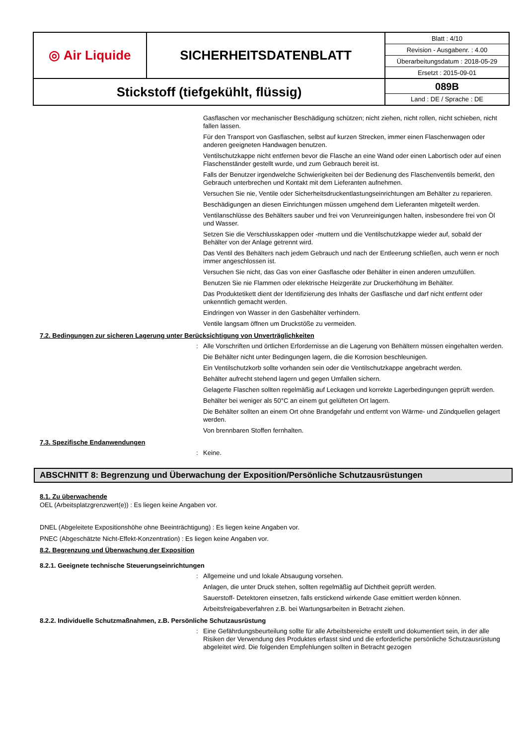| ◎ Air Liquide | SICHERHEITSDATENBLATT | / Blatt : 4/10 / / Revision - Ausgabenr. : 4.00 / / Überarbeitungsdatum : 2018-05-29 / / Ersetzt : 2015-09-01 / |
| Stickstoff (tiefgekühlt, flüssig) | | 089B Land : DE / Sprache : DE |
Gasflaschen vor mechanischer Beschädigung schützen; nicht ziehen, nicht rollen, nicht schieben, nicht fallen lassen.
Für den Transport von Gasflaschen, selbst auf kurzen Strecken, immer einen Flaschenwagen oder anderen geeigneten Handwagen benutzen.
Ventilschutzkappe nicht entfernen bevor die Flasche an eine Wand oder einen Labortisch oder auf einen Flaschenständer gestellt wurde, und zum Gebrauch bereit ist.
Falls der Benutzer irgendwelche Schwierigkeiten bei der Bedienung des Flaschenventils bemerkt, den Gebrauch unterbrechen und Kontakt mit dem Lieferanten aufnehmen.
Versuchen Sie nie, Ventile oder Sicherheitsdruckentlastungseinrichtungen am Behälter zu reparieren.
Beschädigungen an diesen Einrichtungen müssen umgehend dem Lieferanten mitgeteilt werden.
Ventilanschlüsse des Behälters sauber und frei von Verunreinigungen halten, insbesondere frei von Öl und Wasser.
Setzen Sie die Verschlusskappen oder -muttern und die Ventilschutzkappe wieder auf, sobald der Behälter von der Anlage getrennt wird.
Das Ventil des Behälters nach jedem Gebrauch und nach der Entleerung schließen, auch wenn er noch immer angeschlossen ist.
Versuchen Sie nicht, das Gas von einer Gasflasche oder Behälter in einen anderen umzufüllen.
Benutzen Sie nie Flammen oder elektrische Heizgeräte zur Druckerhöhung im Behälter.
Das Produktetikett dient der Identifizierung des Inhalts der Gasflasche und darf nicht entfernt oder unkenntlich gemacht werden.
Eindringen von Wasser in den Gasbehälter verhindern.
Ventile langsam öffnen um Druckstöße zu vermeiden.
7.2. Bedingungen zur sicheren Lagerung unter Berücksichtigung von Unverträglichkeiten
: Alle Vorschriften und örtlichen Erfordernisse an die Lagerung von Behältern müssen eingehalten werden.
Die Behälter nicht unter Bedingungen lagern, die die Korrosion beschleunigen.
Ein Ventilschutzkorb sollte vorhanden sein oder die Ventilschutzkappe angebracht werden.
Behälter aufrecht stehend lagern und gegen Umfallen sichern.
Gelagerte Flaschen sollten regelmäßig auf Leckagen und korrekte Lagerbedingungen geprüft werden.
Behälter bei weniger als 50°C an einem gut gelüfteten Ort lagern.
Die Behälter sollten an einem Ort ohne Brandgefahr und entfernt von Wärme- und Zündquellen gelagert werden.
Von brennbaren Stoffen fernhalten.
7.3. Spezifische Endanwendungen
: Keine.
ABSCHNITT 8: Begrenzung und Überwachung der Exposition/Persönliche Schutzausrüstungen
8.1. Zu überwachende
OEL (Arbeitsplatzgrenzwert(e)) : Es liegen keine Angaben vor.
DNEL (Abgeleitete Expositionshöhe ohne Beeinträchtigung) : Es liegen keine Angaben vor.
PNEC (Abgeschätzte Nicht-Effekt-Konzentration) : Es liegen keine Angaben vor.
8.2. Begrenzung und Überwachung der Exposition
8.2.1. Geeignete technische Steuerungseinrichtungen
: Allgemeine und und lokale Absaugung vorsehen.
Anlagen, die unter Druck stehen, sollten regelmäßig auf Dichtheit geprüft werden.
Sauerstoff- Detektoren einsetzen, falls erstickend wirkende Gase emittiert werden können.
Arbeitsfreigabeverfahren z.B. bei Wartungsarbeiten in Betracht ziehen.
8.2.2. Individuelle Schutzmaßnahmen, z.B. Persönliche Schutzausrüstung
: Eine Gefährdungsbeurteilung sollte für alle Arbeitsbereiche erstellt und dokumentiert sein, in der alle Risiken der Verwendung des Produktes erfasst sind und die erforderliche persönliche Schutzausrüstung abgeleitet wird. Die folgenden Empfehlungen sollten in Betracht gezogen